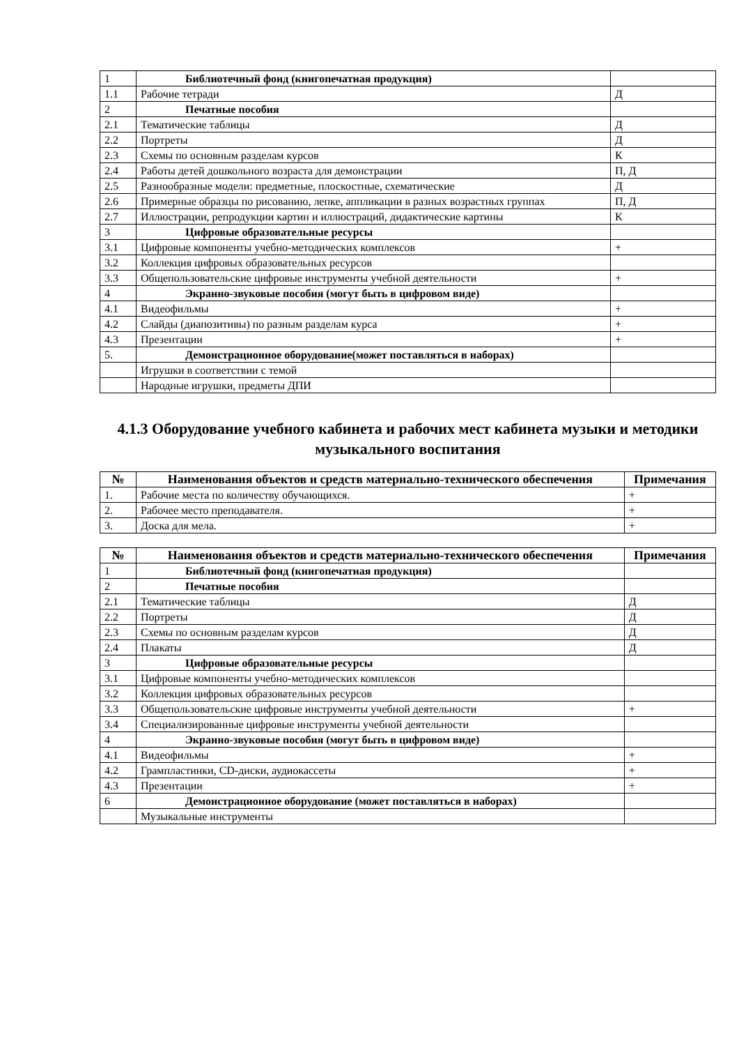| 1 | Библиотечный фонд (книгопечатная продукция) | |
| 1.1 | Рабочие тетради | Д |
| 2 | Печатные пособия | |
| 2.1 | Тематические таблицы | Д |
| 2.2 | Портреты | Д |
| 2.3 | Схемы по основным разделам курсов | К |
| 2.4 | Работы детей дошкольного возраста для демонстрации | П, Д |
| 2.5 | Разнообразные модели: предметные, плоскостные, схематические | Д |
| 2.6 | Примерные образцы по рисованию, лепке, аппликации в разных возрастных группах | П, Д |
| 2.7 | Иллюстрации, репродукции картин и иллюстраций, дидактические картины | К |
| 3 | Цифровые образовательные ресурсы | |
| 3.1 | Цифровые компоненты учебно-методических комплексов | + |
| 3.2 | Коллекция цифровых образовательных ресурсов | |
| 3.3 | Общепользовательские цифровые инструменты учебной деятельности | + |
| 4 | Экранно-звуковые пособия (могут быть в цифровом виде) | |
| 4.1 | Видеофильмы | + |
| 4.2 | Слайды (диапозитивы) по разным разделам курса | + |
| 4.3 | Презентации | + |
| 5. | Демонстрационное оборудование(может поставляться в наборах) | |
| | Игрушки в соответствии с темой | |
| | Народные игрушки, предметы ДПИ | |
4.1.3 Оборудование учебного кабинета и рабочих мест кабинета музыки и методики музыкального воспитания
| № | Наименования объектов и средств материально-технического обеспечения | Примечания |
| --- | --- | --- |
| 1. | Рабочие места по количеству обучающихся. | + |
| 2. | Рабочее место преподавателя. | + |
| 3. | Доска для мела. | + |
| № | Наименования объектов и средств материально-технического обеспечения | Примечания |
| --- | --- | --- |
| 1 | Библиотечный фонд (книгопечатная продукция) | |
| 2 | Печатные пособия | |
| 2.1 | Тематические таблицы | Д |
| 2.2 | Портреты | Д |
| 2.3 | Схемы по основным разделам курсов | Д |
| 2.4 | Плакаты | Д |
| 3 | Цифровые образовательные ресурсы | |
| 3.1 | Цифровые компоненты учебно-методических комплексов | |
| 3.2 | Коллекция цифровых образовательных ресурсов | |
| 3.3 | Общепользовательские цифровые инструменты учебной деятельности | + |
| 3.4 | Специализированные цифровые инструменты учебной деятельности | |
| 4 | Экранно-звуковые пособия (могут быть в цифровом виде) | |
| 4.1 | Видеофильмы | + |
| 4.2 | Грампластинки, CD-диски, аудиокассеты | + |
| 4.3 | Презентации | + |
| 6 | Демонстрационное оборудование (может поставляться в наборах) | |
| | Музыкальные инструменты | |